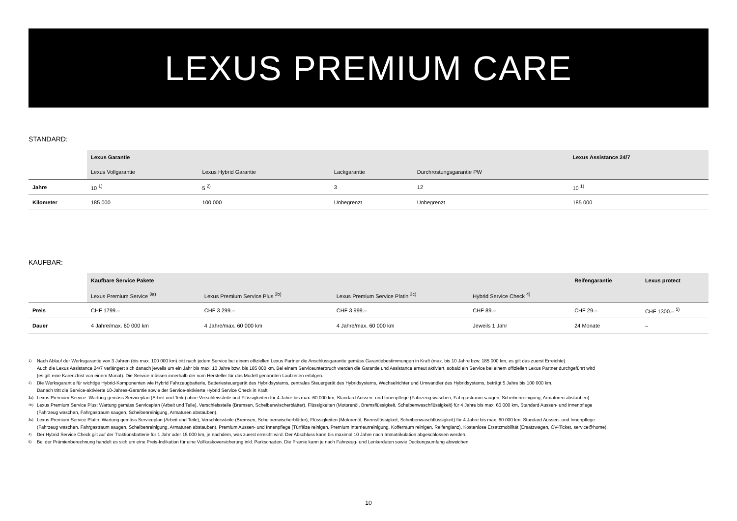LEXUS PREMIUM CARE
STANDARD:
| | Lexus Garantie | | | | Lexus Assistance 24/7 |
| --- | --- | --- | --- | --- | --- |
| | Lexus Vollgarantie | Lexus Hybrid Garantie | Lackgarantie | Durchrostungsgarantie PW | |
| Jahre | 10 <sup>1)</sup> | 5 <sup>2)</sup> | 3 | 12 | 10 <sup>1)</sup> |
| Kilometer | 185 000 | 100 000 | Unbegrenzt | Unbegrenzt | 185 000 |
KAUFBAR:
| | Kaufbare Service Pakete | | | | Reifengarantie | Lexus protect |
| --- | --- | --- | --- | --- | --- | --- |
| | Lexus Premium Service <sup>3a)</sup> | Lexus Premium Service Plus <sup>3b)</sup> | Lexus Premium Service Platin <sup>3c)</sup> | Hybrid Service Check <sup>4)</sup> | | |
| Preis | CHF 1799.– | CHF 3 299.– | CHF 3 999.– | CHF 89.– | CHF 29.– | CHF 1300.– <sup>5)</sup> |
| Dauer | 4 Jahre/max. 60 000 km | 4 Jahre/max. 60 000 km | 4 Jahre/max. 60 000 km | Jeweils 1 Jahr | 24 Monate | – |
1) Nach Ablauf der Werksgarantie von 3 Jahren (bis max. 100 000 km) tritt nach jedem Service bei einem offiziellen Lexus Partner die Anschlussgarantie gemäss Garantiebestimmungen in Kraft (max. bis 10 Jahre bzw. 185 000 km, es gilt das zuerst Erreichte).
Auch die Lexus Assistance 24/7 verlängert sich danach jeweils um ein Jahr bis max. 10 Jahre bzw. bis 185 000 km. Bei einem Serviceunterbruch werden die Garantie und Assistance erneut aktiviert, sobald ein Service bei einem offiziellen Lexus Partner durchgeführt wird
(es gilt eine Karenzfrist von einem Monat). Die Service müssen innerhalb der vom Hersteller für das Modell genannten Laufzeiten erfolgen.
2) Die Werksgarantie für wichtige Hybrid-Komponenten wie Hybrid Fahrzeugbatterie, Batteriesteuergerät des Hybridsystems, zentrales Steuergerät des Hybridsystems, Wechselrichter und Umwandler des Hybridsystems, beträgt 5 Jahre bis 100 000 km.
Danach tritt die Service-aktivierte 10-Jahres-Garantie sowie der Service-aktivierte Hybrid Service Check in Kraft.
3a) Lexus Premium Service: Wartung gemäss Serviceplan (Arbeit und Teile) ohne Verschleissteile und Flüssigkeiten für 4 Jahre bis max. 60 000 km, Standard Aussen- und Innenpflege (Fahrzeug waschen, Fahrgastraum saugen, Scheibenreinigung, Armaturen abstauben).
3b) Lexus Premium Service Plus: Wartung gemäss Serviceplan (Arbeit und Teile), Verschleissteile (Bremsen, Scheibenwischerblätter), Flüssigkeiten (Motorenöl, Bremsflüssigkeit, Scheibenwaschflüssigkeit) für 4 Jahre bis max. 60 000 km, Standard Aussen- und Innenpflege
(Fahrzeug waschen, Fahrgastraum saugen, Scheibenreinigung, Armaturen abstauben).
3c) Lexus Premium Service Platin: Wartung gemäss Serviceplan (Arbeit und Teile), Verschleissteile (Bremsen, Scheibenwischerblätter), Flüssigkeiten (Motorenöl, Bremsflüssigkeit, Scheibenwaschflüssigkeit) für 4 Jahre bis max. 60 000 km, Standard Aussen- und Innenpflege
(Fahrzeug waschen, Fahrgastraum saugen, Scheibenreinigung, Armaturen abstauben), Premium Aussen- und Innenpflege (Türfälze reinigen, Premium Interrieurreinigung, Kofferraum reinigen, Reifenglanz), Kostenlose Ersatzmobilität (Ersatzwagen, ÖV-Ticket, service@home).
4) Der Hybrid Service Check gilt auf der Traktionsbatterie für 1 Jahr oder 15 000 km, je nachdem, was zuerst erreicht wird. Der Abschluss kann bis maximal 10 Jahre nach Immatrikulation abgeschlossen werden.
5) Bei der Prämienberechnung handelt es sich um eine Preis-Indikation für eine Vollkaskoversicherung inkl. Parkschaden. Die Prämie kann je nach Fahrzeug- und Lenkerdaten sowie Deckungsumfang abweichen.
10